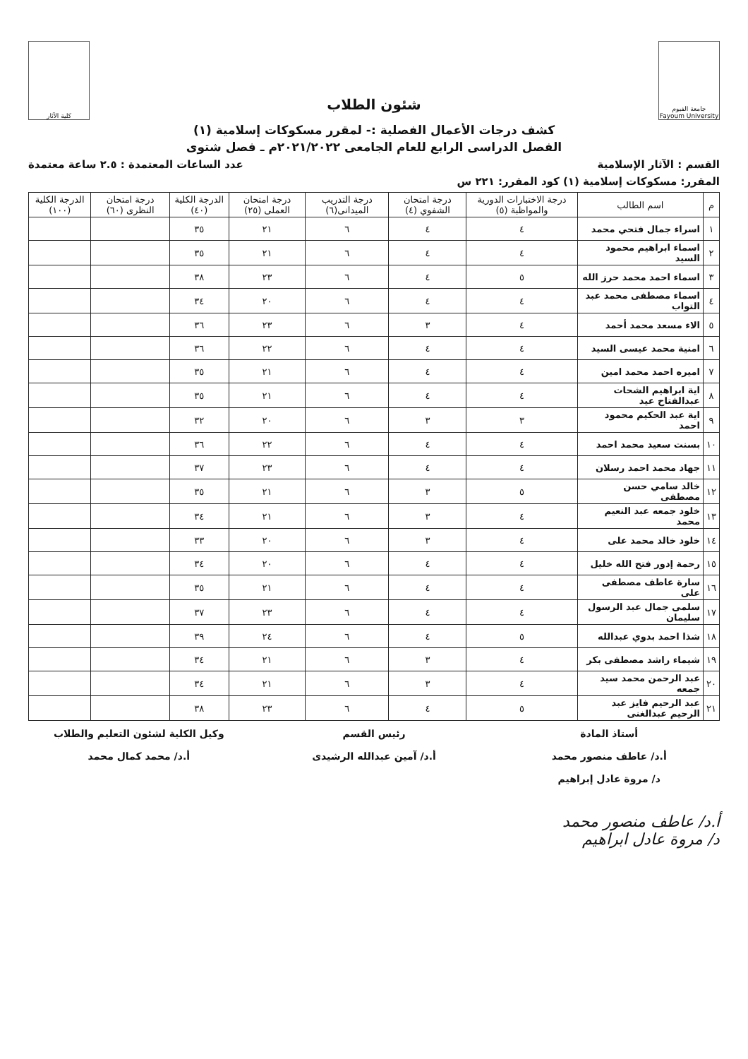جامعة الفيوم
Fayoum University
شئون الطلاب
كلية الآثار
كشف درجات الأعمال الفصلية :- لمقرر مسكوكات إسلامية (١)
الفصل الدراسى الرابع للعام الجامعى ٢٠٢١/٢٠٢٢م ـ فصل شتوى
القسم : الآثار الإسلامية عدد الساعات المعتمدة : ٢.٥ ساعة معتمدة
المقرر: مسكوكات إسلامية (١) كود المقرر: ٢٢١ س
| م | اسم الطالب | درجة الاختبارات الدورية والمواظبة (٥) | درجة امتحان الشفوي (٤) | درجة التدريب الميدانى(٦) | درجة امتحان العملى (٢٥) | الدرجة الكلية (٤٠) | درجة امتحان النظرى (٦٠) | الدرجة الكلية (١٠٠) |
| --- | --- | --- | --- | --- | --- | --- | --- | --- |
| ١ | اسراء جمال فتحي محمد | ٤ | ٤ | ٦ | ٢١ | ٣٥ | | |
| ٢ | اسماء ابراهيم محمود السيد | ٤ | ٤ | ٦ | ٢١ | ٣٥ | | |
| ٣ | اسماء احمد محمد حرز الله | ٥ | ٤ | ٦ | ٢٣ | ٣٨ | | |
| ٤ | اسماء مصطفى محمد عبد التواب | ٤ | ٤ | ٦ | ٢٠ | ٣٤ | | |
| ٥ | الاء مسعد محمد أحمد | ٤ | ٣ | ٦ | ٢٣ | ٣٦ | | |
| ٦ | امنية محمد عيسى السيد | ٤ | ٤ | ٦ | ٢٢ | ٣٦ | | |
| ٧ | اميره احمد محمد امين | ٤ | ٤ | ٦ | ٢١ | ٣٥ | | |
| ٨ | اية ابراهيم الشحات عبدالفتاح عيد | ٤ | ٤ | ٦ | ٢١ | ٣٥ | | |
| ٩ | اية عبد الحكيم محمود احمد | ٣ | ٣ | ٦ | ٢٠ | ٣٢ | | |
| ١٠ | بسنت سعيد محمد احمد | ٤ | ٤ | ٦ | ٢٢ | ٣٦ | | |
| ١١ | جهاد محمد احمد رسلان | ٤ | ٤ | ٦ | ٢٣ | ٣٧ | | |
| ١٢ | خالد سامي حسن مصطفى | ٥ | ٣ | ٦ | ٢١ | ٣٥ | | |
| ١٣ | خلود جمعه عبد النعيم محمد | ٤ | ٣ | ٦ | ٢١ | ٣٤ | | |
| ١٤ | خلود خالد محمد على | ٤ | ٣ | ٦ | ٢٠ | ٣٣ | | |
| ١٥ | رحمة إدور فتح الله خليل | ٤ | ٤ | ٦ | ٢٠ | ٣٤ | | |
| ١٦ | سارة عاطف مصطفى على | ٤ | ٤ | ٦ | ٢١ | ٣٥ | | |
| ١٧ | سلمى جمال عبد الرسول سليمان | ٤ | ٤ | ٦ | ٢٣ | ٣٧ | | |
| ١٨ | شذا احمد بدوي عبدالله | ٥ | ٤ | ٦ | ٢٤ | ٣٩ | | |
| ١٩ | شيماء راشد مصطفى بكر | ٤ | ٣ | ٦ | ٢١ | ٣٤ | | |
| ٢٠ | عبد الرحمن محمد سيد جمعه | ٤ | ٣ | ٦ | ٢١ | ٣٤ | | |
| ٢١ | عبد الرحيم فايز عبد الرحيم عبدالغنى | ٥ | ٤ | ٦ | ٢٣ | ٣٨ | | |
أستاذ المادة
أ.د/ عاطف منصور محمد
د/ مروة عادل إبراهيم
رئيس القسم
أ.د/ آمين عبدالله الرشيدى
وكيل الكلية لشئون التعليم والطلاب
أ.د/ محمد كمال محمد
أ.د/ عاطف منصور محمد
د/ مروة عادل ابراهيم